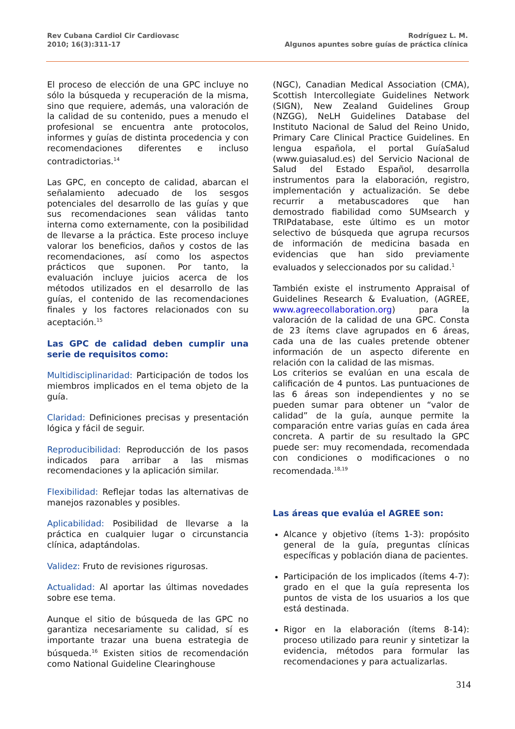Rev Cubana Cardiol Cir Cardiovasc
2010; 16(3):311-17
Rodríguez L. M.
Algunos apuntes sobre guías de práctica clínica
El proceso de elección de una GPC incluye no sólo la búsqueda y recuperación de la misma, sino que requiere, además, una valoración de la calidad de su contenido, pues a menudo el profesional se encuentra ante protocolos, informes y guías de distinta procedencia y con recomendaciones diferentes e incluso contradictorias.<sup>14</sup>
Las GPC, en concepto de calidad, abarcan el señalamiento adecuado de los sesgos potenciales del desarrollo de las guías y que sus recomendaciones sean válidas tanto interna como externamente, con la posibilidad de llevarse a la práctica. Este proceso incluye valorar los beneficios, daños y costos de las recomendaciones, así como los aspectos prácticos que suponen. Por tanto, la evaluación incluye juicios acerca de los métodos utilizados en el desarrollo de las guías, el contenido de las recomendaciones finales y los factores relacionados con su aceptación.<sup>15</sup>
Las GPC de calidad deben cumplir una serie de requisitos como:
Multidisciplinaridad: Participación de todos los miembros implicados en el tema objeto de la guía.
Claridad: Definiciones precisas y presentación lógica y fácil de seguir.
Reproducibilidad: Reproducción de los pasos indicados para arribar a las mismas recomendaciones y la aplicación similar.
Flexibilidad: Reflejar todas las alternativas de manejos razonables y posibles.
Aplicabilidad: Posibilidad de llevarse a la práctica en cualquier lugar o circunstancia clínica, adaptándolas.
Validez: Fruto de revisiones rigurosas.
Actualidad: Al aportar las últimas novedades sobre ese tema.
Aunque el sitio de búsqueda de las GPC no garantiza necesariamente su calidad, sí es importante trazar una buena estrategia de búsqueda.<sup>16</sup> Existen sitios de recomendación como National Guideline Clearinghouse
(NGC), Canadian Medical Association (CMA), Scottish Intercollegiate Guidelines Network (SIGN), New Zealand Guidelines Group (NZGG), NeLH Guidelines Database del Instituto Nacional de Salud del Reino Unido, Primary Care Clinical Practice Guidelines. En lengua española, el portal GuíaSalud (www.guiasalud.es) del Servicio Nacional de Salud del Estado Español, desarrolla instrumentos para la elaboración, registro, implementación y actualización. Se debe recurrir a metabuscadores que han demostrado fiabilidad como SUMsearch y TRIPdatabase, este último es un motor selectivo de búsqueda que agrupa recursos de información de medicina basada en evidencias que han sido previamente evaluados y seleccionados por su calidad.<sup>1</sup>
También existe el instrumento Appraisal of Guidelines Research & Evaluation, (AGREE, www.agreecollaboration.org) para la valoración de la calidad de una GPC. Consta de 23 ítems clave agrupados en 6 áreas, cada una de las cuales pretende obtener información de un aspecto diferente en relación con la calidad de las mismas.
Los criterios se evalúan en una escala de calificación de 4 puntos. Las puntuaciones de las 6 áreas son independientes y no se pueden sumar para obtener un “valor de calidad” de la guía, aunque permite la comparación entre varias guías en cada área concreta. A partir de su resultado la GPC puede ser: muy recomendada, recomendada con condiciones o modificaciones o no recomendada.<sup>18,19</sup>
Las áreas que evalúa el AGREE son:
Alcance y objetivo (ítems 1-3): propósito general de la guía, preguntas clínicas específicas y población diana de pacientes.
Participación de los implicados (ítems 4-7): grado en el que la guía representa los puntos de vista de los usuarios a los que está destinada.
Rigor en la elaboración (ítems 8-14): proceso utilizado para reunir y sintetizar la evidencia, métodos para formular las recomendaciones y para actualizarlas.
314